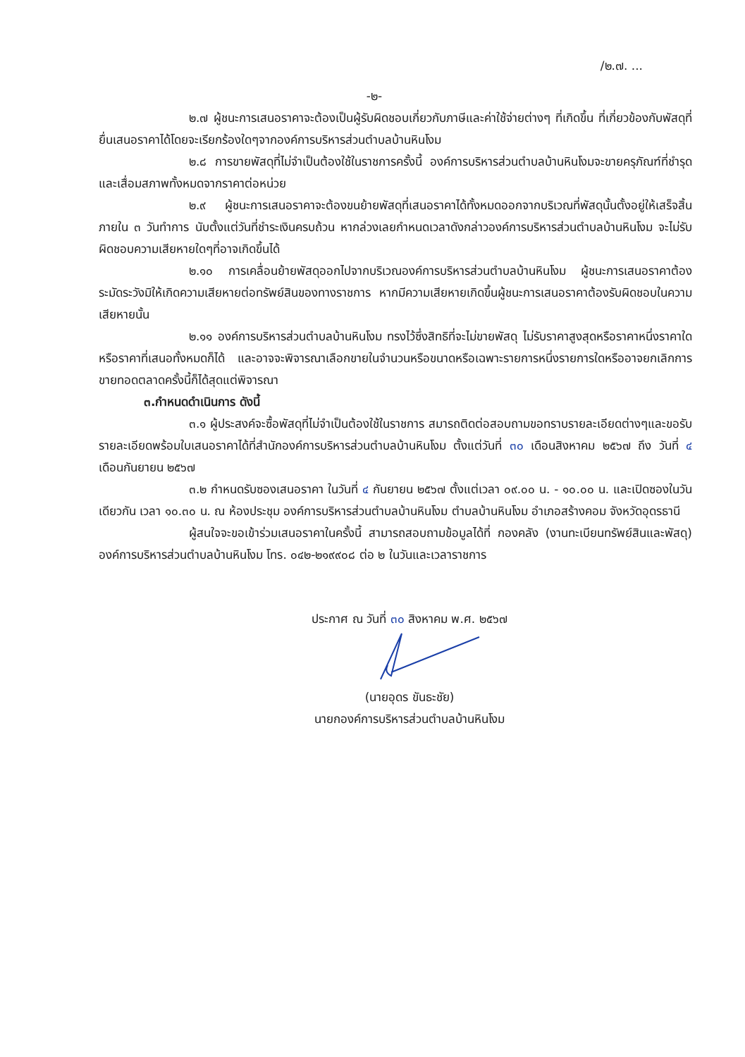/๒.๗. ...
-๒-
๒.๗ ผู้ชนะการเสนอราคาจะต้องเป็นผู้รับผิดชอบเกี่ยวกับภาษีและค่าใช้จ่ายต่างๆ ที่เกิดขึ้น ที่เกี่ยวข้องกับพัสดุที่ยื่นเสนอราคาได้โดยจะเรียกร้องใดๆจากองค์การบริหารส่วนตำบลบ้านหินโงม
๒.๘ การขายพัสดุที่ไม่จำเป็นต้องใช้ในราชการครั้งนี้ องค์การบริหารส่วนตำบลบ้านหินโงมจะขายครุภัณฑ์ที่ชำรุดและเสื่อมสภาพทั้งหมดจากราคาต่อหน่วย
๒.๙ ผู้ชนะการเสนอราคาจะต้องขนย้ายพัสดุที่เสนอราคาได้ทั้งหมดออกจากบริเวณที่พัสดุนั้นตั้งอยู่ให้เสร็จสิ้นภายใน ๓ วันทำการ นับตั้งแต่วันที่ชำระเงินครบถ้วน หากล่วงเลยกำหนดเวลาดังกล่าวองค์การบริหารส่วนตำบลบ้านหินโงม จะไม่รับผิดชอบความเสียหายใดๆที่อาจเกิดขึ้นได้
๒.๑๐ การเคลื่อนย้ายพัสดุออกไปจากบริเวณองค์การบริหารส่วนตำบลบ้านหินโงม ผู้ชนะการเสนอราคาต้องระมัดระวังมิให้เกิดความเสียหายต่อทรัพย์สินของทางราชการ หากมีความเสียหายเกิดขึ้นผู้ชนะการเสนอราคาต้องรับผิดชอบในความเสียหายนั้น
๒.๑๑ องค์การบริหารส่วนตำบลบ้านหินโงม ทรงไว้ซึ่งสิทธิที่จะไม่ขายพัสดุ ไม่รับราคาสูงสุดหรือราคาหนึ่งราคาใด หรือราคาที่เสนอทั้งหมดก็ได้ และอาจจะพิจารณาเลือกขายในจำนวนหรือขนาดหรือเฉพาะรายการหนึ่งรายการใดหรืออาจยกเลิกการขายทอดตลาดครั้งนี้ก็ได้สุดแต่พิจารณา
๓.กำหนดดำเนินการ ดังนี้
๓.๑ ผู้ประสงค์จะซื้อพัสดุที่ไม่จำเป็นต้องใช้ในราชการ สมารถติดต่อสอบถามขอทราบรายละเอียดต่างๆและขอรับรายละเอียดพร้อมใบเสนอราคาได้ที่สำนักองค์การบริหารส่วนตำบลบ้านหินโงม ตั้งแต่วันที่ ๓๐ เดือนสิงหาคม ๒๕๖๗ ถึง วันที่ ๔ เดือนกันยายน ๒๕๖๗
๓.๒ กำหนดรับซองเสนอราคา ในวันที่ ๔ กันยายน ๒๕๖๗ ตั้งแต่เวลา ๐๙.๐๐ น. - ๑๐.๐๐ น. และเปิดซองในวันเดียวกัน เวลา ๑๐.๓๐ น. ณ ห้องประชุม องค์การบริหารส่วนตำบลบ้านหินโงม ตำบลบ้านหินโงม อำเภอสร้างคอม จังหวัดอุดรธานี
ผู้สนใจจะขอเข้าร่วมเสนอราคาในครั้งนี้ สามารถสอบถามข้อมูลได้ที่ กองคลัง (งานทะเบียนทรัพย์สินและพัสดุ) องค์การบริหารส่วนตำบลบ้านหินโงม โทร. ๐๔๒-๒๑๙๙๐๘ ต่อ ๒ ในวันและเวลาราชการ
ประกาศ ณ วันที่ ๓๐ สิงหาคม พ.ศ. ๒๕๖๗
(นายอุดร ขันธะชัย)
นายกองค์การบริหารส่วนตำบลบ้านหินโงม